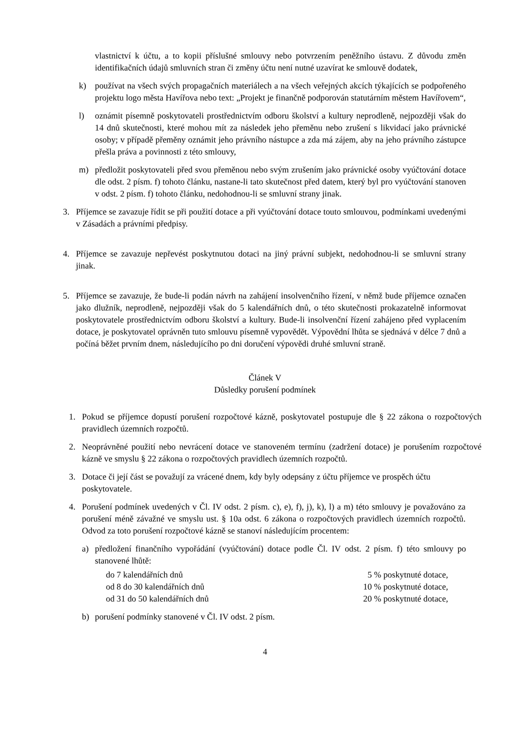vlastnictví k účtu, a to kopii příslušné smlouvy nebo potvrzením peněžního ústavu. Z důvodu změn identifikačních údajů smluvních stran či změny účtu není nutné uzavírat ke smlouvě dodatek,
k) používat na všech svých propagačních materiálech a na všech veřejných akcích týkajících se podpořeného projektu logo města Havířova nebo text: „Projekt je finančně podporován statutárním městem Havířovem“,
l) oznámit písemně poskytovateli prostřednictvím odboru školství a kultury neprodleně, nejpozději však do 14 dnů skutečnosti, které mohou mít za následek jeho přeměnu nebo zrušení s likvidací jako právnické osoby; v případě přeměny oznámit jeho právního nástupce a zda má zájem, aby na jeho právního zástupce přešla práva a povinnosti z této smlouvy,
m) předložit poskytovateli před svou přeměnou nebo svým zrušením jako právnické osoby vyúčtování dotace dle odst. 2 písm. f) tohoto článku, nastane-li tato skutečnost před datem, který byl pro vyúčtování stanoven v odst. 2 písm. f) tohoto článku, nedohodnou-li se smluvní strany jinak.
3. Příjemce se zavazuje řídit se při použití dotace a při vyúčtování dotace touto smlouvou, podmínkami uvedenými v Zásadách a právními předpisy.
4. Příjemce se zavazuje nepřevést poskytnutou dotaci na jiný právní subjekt, nedohodnou-li se smluvní strany jinak.
5. Příjemce se zavazuje, že bude-li podán návrh na zahájení insolvenčního řízení, v němž bude příjemce označen jako dlužník, neprodleně, nejpozději však do 5 kalendářních dnů, o této skutečnosti prokazatelně informovat poskytovatele prostřednictvím odboru školství a kultury. Bude-li insolvenční řízení zahájeno před vyplacením dotace, je poskytovatel oprávněn tuto smlouvu písemně vypovědět. Výpovědní lhůta se sjednává v délce 7 dnů a počíná běžet prvním dnem, následujícího po dni doručení výpovědi druhé smluvní straně.
Článek V
Důsledky porušení podmínek
1. Pokud se příjemce dopustí porušení rozpočtové kázně, poskytovatel postupuje dle § 22 zákona o rozpočtových pravidlech územních rozpočtů.
2. Neoprávněné použití nebo nevrácení dotace ve stanoveném termínu (zadržení dotace) je porušením rozpočtové kázně ve smyslu § 22 zákona o rozpočtových pravidlech územních rozpočtů.
3. Dotace či její část se považují za vrácené dnem, kdy byly odepsány z účtu příjemce ve prospěch účtu poskytovatele.
4. Porušení podmínek uvedených v Čl. IV odst. 2 písm. c), e), f), j), k), l) a m) této smlouvy je považováno za porušení méně závažné ve smyslu ust. § 10a odst. 6 zákona o rozpočtových pravidlech územních rozpočtů. Odvod za toto porušení rozpočtové kázně se stanoví následujícím procentem:
a) předložení finančního vypořádání (vyúčtování) dotace podle Čl. IV odst. 2 písm. f) této smlouvy po stanovené lhůtě:
do 7 kalendářních dnů 5 % poskytnuté dotace,
od 8 do 30 kalendářních dnů 10 % poskytnuté dotace,
od 31 do 50 kalendářních dnů 20 % poskytnuté dotace,
b) porušení podmínky stanovené v Čl. IV odst. 2 písm.
4